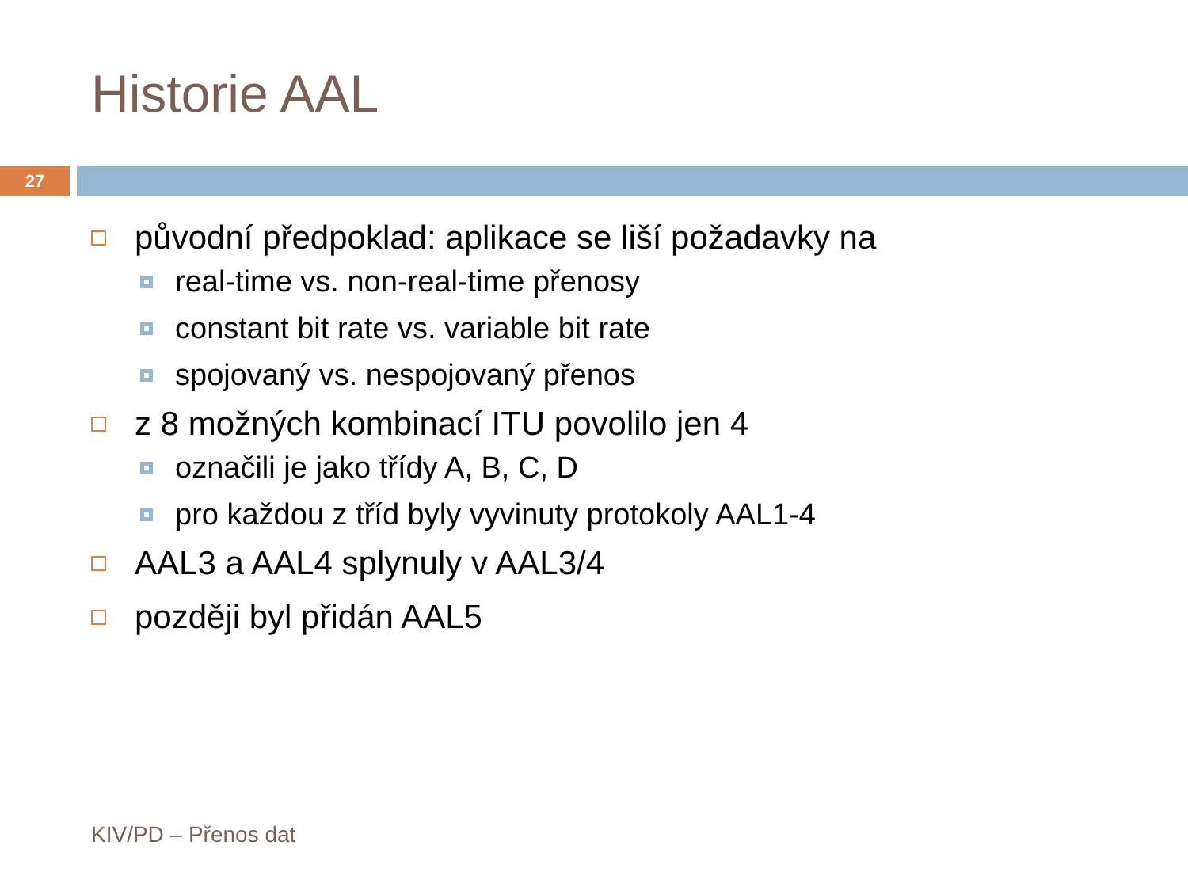Historie AAL
27
původní předpoklad: aplikace se liší požadavky na
real-time vs. non-real-time přenosy
constant bit rate vs. variable bit rate
spojovaný vs. nespojovaný přenos
z 8 možných kombinací ITU povolilo jen 4
označili je jako třídy A, B, C, D
pro každou z tříd byly vyvinuty protokoly AAL1-4
AAL3 a AAL4 splynuly v AAL3/4
později byl přidán AAL5
KIV/PD – Přenos dat